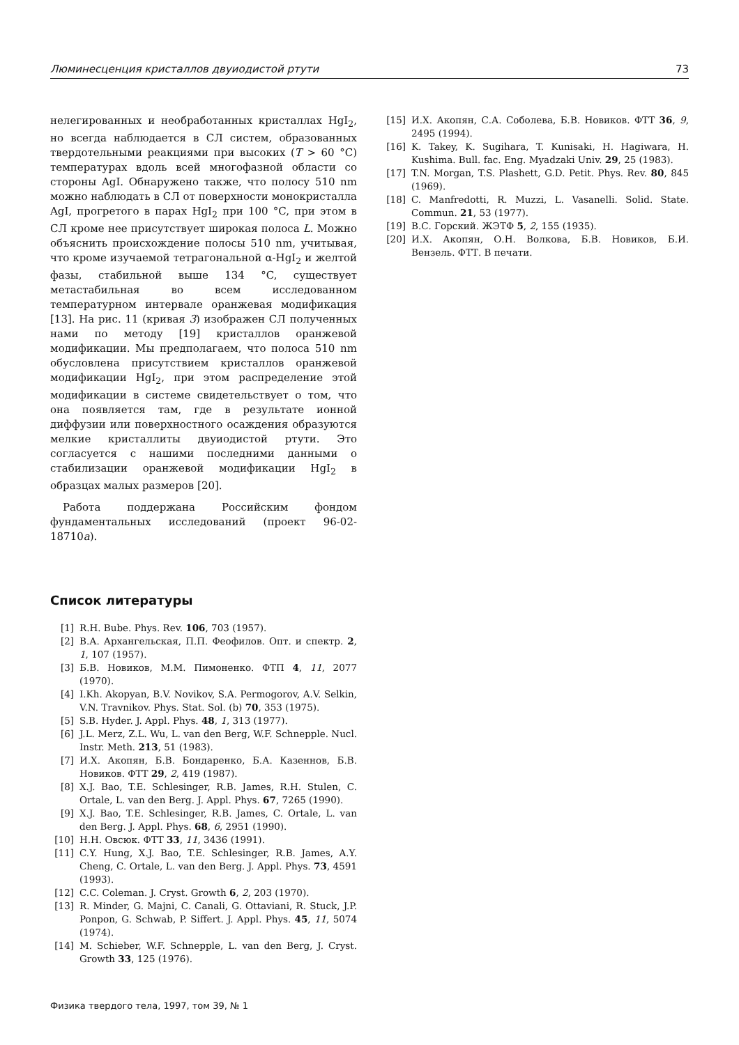Люминесценция кристаллов двуиодистой ртути 73
нелегированных и необработанных кристаллах HgI<sub>2</sub>, но всегда наблюдается в СЛ систем, образованных твердотельными реакциями при высоких (T > 60 °C) температурах вдоль всей многофазной области со стороны AgI. Обнаружено также, что полосу 510 nm можно наблюдать в СЛ от поверхности монокристалла AgI, прогретого в парах HgI<sub>2</sub> при 100 °C, при этом в СЛ кроме нее присутствует широкая полоса L. Можно объяснить происхождение полосы 510 nm, учитывая, что кроме изучаемой тетрагональной α-HgI<sub>2</sub> и желтой фазы, стабильной выше 134 °C, существует метастабильная во всем исследованном температурном интервале оранжевая модификация [13]. На рис. 11 (кривая 3) изображен СЛ полученных нами по методу [19] кристаллов оранжевой модификации. Мы предполагаем, что полоса 510 nm обусловлена присутствием кристаллов оранжевой модификации HgI<sub>2</sub>, при этом распределение этой модификации в системе свидетельствует о том, что она появляется там, где в результате ионной диффузии или поверхностного осаждения образуются мелкие кристаллиты двуиодистой ртути. Это согласуется с нашими последними данными о стабилизации оранжевой модификации HgI<sub>2</sub> в образцах малых размеров [20].
Работа поддержана Российским фондом фундаментальных исследований (проект 96-02-18710a).
Список литературы
[1] R.H. Bube. Phys. Rev. 106, 703 (1957).
[2] В.А. Архангельская, П.П. Феофилов. Опт. и спектр. 2, 1, 107 (1957).
[3] Б.В. Новиков, М.М. Пимоненко. ФТП 4, 11, 2077 (1970).
[4] I.Kh. Akopyan, B.V. Novikov, S.A. Permogorov, A.V. Selkin, V.N. Travnikov. Phys. Stat. Sol. (b) 70, 353 (1975).
[5] S.B. Hyder. J. Appl. Phys. 48, 1, 313 (1977).
[6] J.L. Merz, Z.L. Wu, L. van den Berg, W.F. Schnepple. Nucl. Instr. Meth. 213, 51 (1983).
[7] И.Х. Акопян, Б.В. Бондаренко, Б.А. Казеннов, Б.В. Новиков. ФТТ 29, 2, 419 (1987).
[8] X.J. Bao, T.E. Schlesinger, R.B. James, R.H. Stulen, C. Ortale, L. van den Berg. J. Appl. Phys. 67, 7265 (1990).
[9] X.J. Bao, T.E. Schlesinger, R.B. James, C. Ortale, L. van den Berg. J. Appl. Phys. 68, 6, 2951 (1990).
[10] Н.Н. Овсюк. ФТТ 33, 11, 3436 (1991).
[11] C.Y. Hung, X.J. Bao, T.E. Schlesinger, R.B. James, A.Y. Cheng, C. Ortale, L. van den Berg. J. Appl. Phys. 73, 4591 (1993).
[12] C.C. Coleman. J. Cryst. Growth 6, 2, 203 (1970).
[13] R. Minder, G. Majni, C. Canali, G. Ottaviani, R. Stuck, J.P. Ponpon, G. Schwab, P. Siffert. J. Appl. Phys. 45, 11, 5074 (1974).
[14] M. Schieber, W.F. Schnepple, L. van den Berg, J. Cryst. Growth 33, 125 (1976).
[15] И.Х. Акопян, С.А. Соболева, Б.В. Новиков. ФТТ 36, 9, 2495 (1994).
[16] K. Takey, K. Sugihara, T. Kunisaki, H. Hagiwara, H. Kushima. Bull. fac. Eng. Myadzaki Univ. 29, 25 (1983).
[17] T.N. Morgan, T.S. Plashett, G.D. Petit. Phys. Rev. 80, 845 (1969).
[18] C. Manfredotti, R. Muzzi, L. Vasanelli. Solid. State. Commun. 21, 53 (1977).
[19] В.С. Горский. ЖЭТФ 5, 2, 155 (1935).
[20] И.Х. Акопян, О.Н. Волкова, Б.В. Новиков, Б.И. Вензель. ФТТ. В печати.
Физика твердого тела, 1997, том 39, № 1